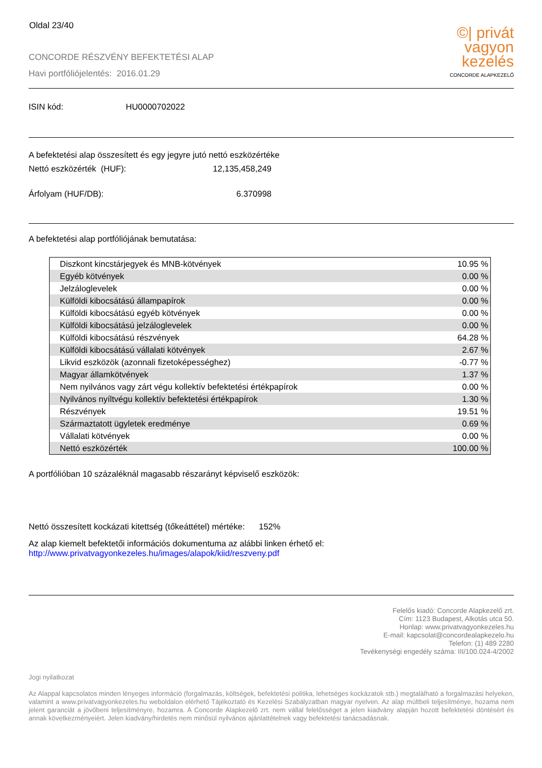Oldal 23/40
CONCORDE RÉSZVÉNY BEFEKTETÉSI ALAP
Havi portfóliójelentés: 2016.01.29
©| privát
vagyon
kezelés
CONCORDE ALAPKEZELŐ
ISIN kód: HU0000702022
A befektetési alap összesített és egy jegyre jutó nettó eszközértéke
Nettó eszközérték (HUF): 12,135,458,249
Árfolyam (HUF/DB): 6.370998
A befektetési alap portfóliójának bemutatása:
| Diszkont kincstárjegyek és MNB-kötvények | 10.95 % |
| Egyéb kötvények | 0.00 % |
| Jelzáloglevelek | 0.00 % |
| Külföldi kibocsátású állampapírok | 0.00 % |
| Külföldi kibocsátású egyéb kötvények | 0.00 % |
| Külföldi kibocsátású jelzáloglevelek | 0.00 % |
| Külföldi kibocsátású részvények | 64.28 % |
| Külföldi kibocsátású vállalati kötvények | 2.67 % |
| Likvid eszközök (azonnali fizetoképességhez) | -0.77 % |
| Magyar államkötvények | 1.37 % |
| Nem nyilvános vagy zárt végu kollektív befektetési értékpapírok | 0.00 % |
| Nyilvános nyíltvégu kollektív befektetési értékpapírok | 1.30 % |
| Részvények | 19.51 % |
| Származtatott ügyletek eredménye | 0.69 % |
| Vállalati kötvények | 0.00 % |
| Nettó eszközérték | 100.00 % |
A portfólióban 10 százaléknál magasabb részarányt képviselő eszközök:
Nettó összesített kockázati kitettség (tőkeáttétel) mértéke: 152%
Az alap kiemelt befektetői információs dokumentuma az alábbi linken érhető el:
http://www.privatvagyonkezeles.hu/images/alapok/kiid/reszveny.pdf
Felelős kiadó: Concorde Alapkezelő zrt.
Cím: 1123 Budapest, Alkotás utca 50.
Honlap: www.privatvagyonkezeles.hu
E-mail: kapcsolat@concordealapkezelo.hu
Telefon: (1) 489 2280
Tevékenységi engedély száma: III/100.024-4/2002
Jogi nyilatkozat
Az Alappal kapcsolatos minden lényeges információ (forgalmazás, költségek, befektetési politika, lehetséges kockázatok stb.) megtalálható a forgalmazási helyeken, valamint a www.privatvagyonkezeles.hu weboldalon elérhető Tájékoztató és Kezelési Szabályzatban magyar nyelven. Az alap múltbeli teljesítménye, hozama nem jelent garanciát a jövőbeni teljesítményre, hozamra. A Concorde Alapkezelő zrt. nem vállal felelősséget a jelen kiadvány alapján hozott befektetési döntésért és annak következményeiért. Jelen kiadvány/hirdetés nem minősül nyilvános ajánlattételnek vagy befektetési tanácsadásnak.